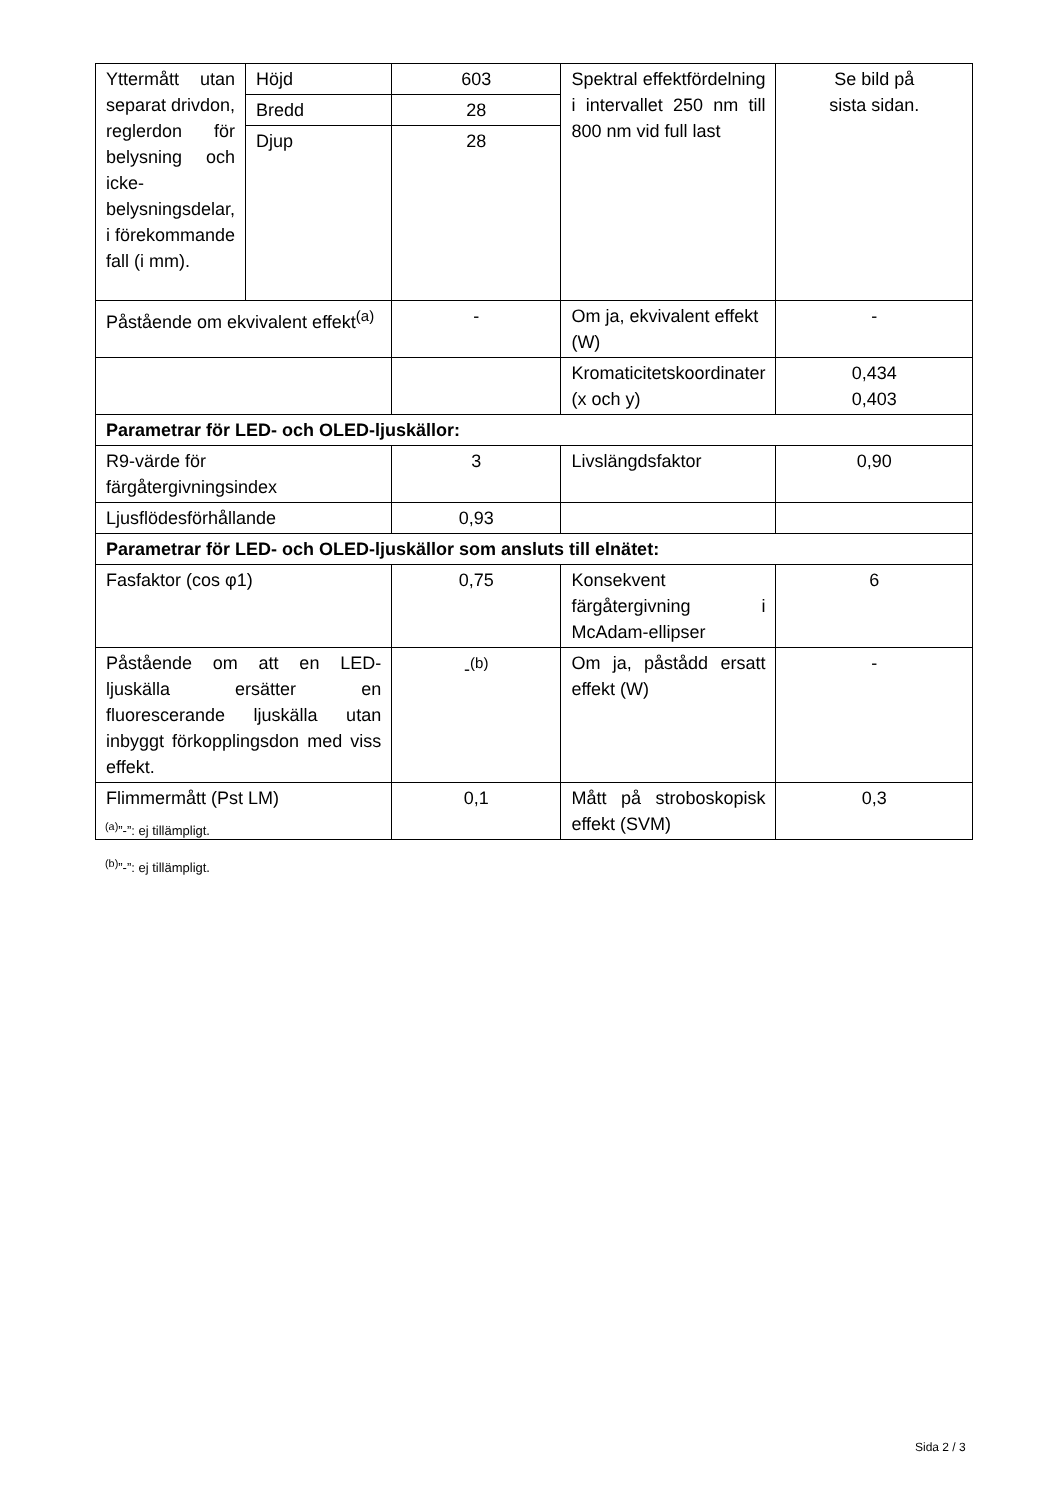| Yttermått utan separat drivdon, reglerdon för belysning och icke-belysningsdelar, i förekommande fall (i mm). | Höjd | 603 | Spektral effektfördelning i intervallet 250 nm till 800 nm vid full last | Se bild på sista sidan. |
| | Bredd | 28 | | |
| | Djup | 28 | | |
| Påstående om ekvivalent effekt<sup>(a)</sup> | | - | Om ja, ekvivalent effekt (W) | - |
| | | | Kromaticitetskoordinater (x och y) | 0,434 0,403 |
| Parametrar för LED- och OLED-ljuskällor: | | | | |
| R9-värde för färgåtergivningsindex | | 3 | Livslängdsfaktor | 0,90 |
| Ljusflödesförhållande | | 0,93 | | |
| Parametrar för LED- och OLED-ljuskällor som ansluts till elnätet: | | | | |
| Fasfaktor (cos φ1) | | 0,75 | Konsekvent färgåtergivning i McAdam-ellipser | 6 |
| Påstående om att en LED-ljuskälla ersätter en fluorescerande ljuskälla utan inbyggt förkopplingsdon med viss effekt. | | -<sup>(b)</sup> | Om ja, påstådd ersatt effekt (W) | - |
| Flimmermått (Pst LM) | | 0,1 | Mått på stroboskopisk effekt (SVM) | 0,3 |
<sup>(a)</sup>”-”: ej tillämpligt.
<sup>(b)</sup>”-”: ej tillämpligt.
Sida 2 / 3